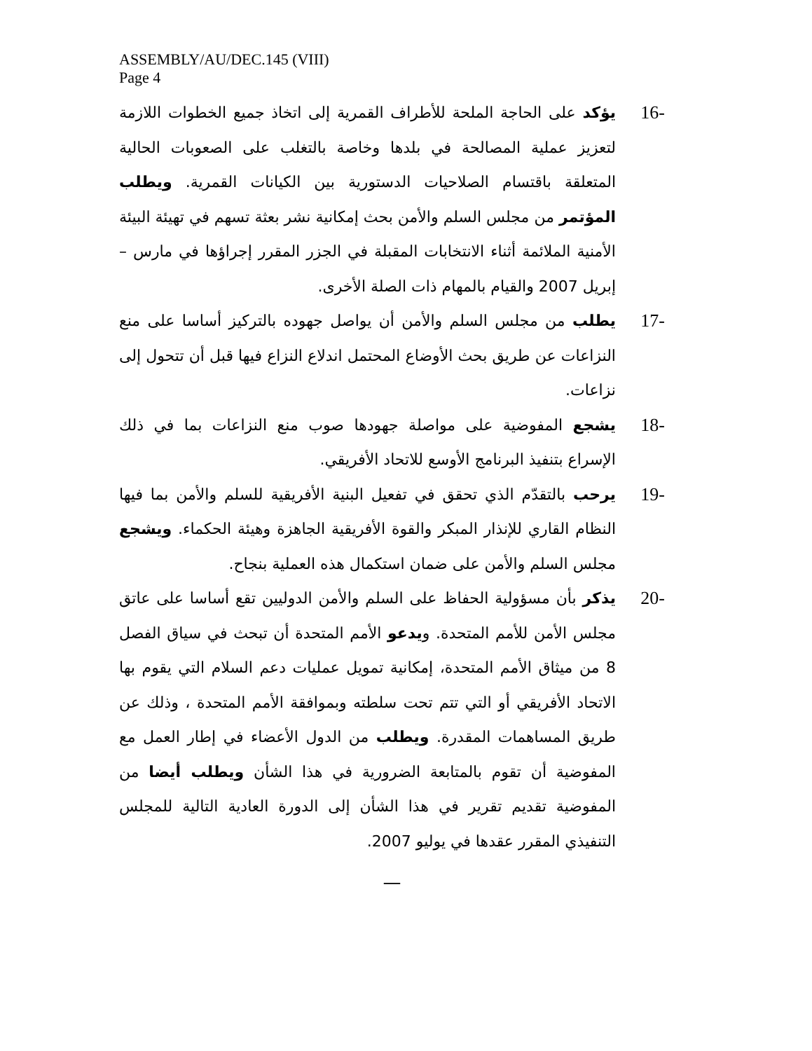ASSEMBLY/AU/DEC.145 (VIII)
Page 4
-16
يؤكد على الحاجة الملحة للأطراف القمرية إلى اتخاذ جميع الخطوات اللازمة لتعزيز عملية المصالحة في بلدها وخاصة بالتغلب على الصعوبات الحالية المتعلقة باقتسام الصلاحيات الدستورية بين الكيانات القمرية. ويطلب المؤتمر من مجلس السلم والأمن بحث إمكانية نشر بعثة تسهم في تهيئة البيئة الأمنية الملائمة أثناء الانتخابات المقبلة في الجزر المقرر إجراؤها في مارس – إبريل 2007 والقيام بالمهام ذات الصلة الأخرى.
-17
يطلب من مجلس السلم والأمن أن يواصل جهوده بالتركيز أساسا على منع النزاعات عن طريق بحث الأوضاع المحتمل اندلاع النزاع فيها قبل أن تتحول إلى نزاعات.
-18
يشجع المفوضية على مواصلة جهودها صوب منع النزاعات بما في ذلك الإسراع بتنفيذ البرنامج الأوسع للاتحاد الأفريقي.
-19
يرحب بالتقدّم الذي تحقق في تفعيل البنية الأفريقية للسلم والأمن بما فيها النظام القاري للإنذار المبكر والقوة الأفريقية الجاهزة وهيئة الحكماء. ويشجع مجلس السلم والأمن على ضمان استكمال هذه العملية بنجاح.
-20
يذكر بأن مسؤولية الحفاظ على السلم والأمن الدوليين تقع أساسا على عاتق مجلس الأمن للأمم المتحدة. ويدعو الأمم المتحدة أن تبحث في سياق الفصل 8 من ميثاق الأمم المتحدة، إمكانية تمويل عمليات دعم السلام التي يقوم بها الاتحاد الأفريقي أو التي تتم تحت سلطته وبموافقة الأمم المتحدة ، وذلك عن طريق المساهمات المقدرة. ويطلب من الدول الأعضاء في إطار العمل مع المفوضية أن تقوم بالمتابعة الضرورية في هذا الشأن ويطلب أيضا من المفوضية تقديم تقرير في هذا الشأن إلى الدورة العادية التالية للمجلس التنفيذي المقرر عقدها في يوليو 2007.
—